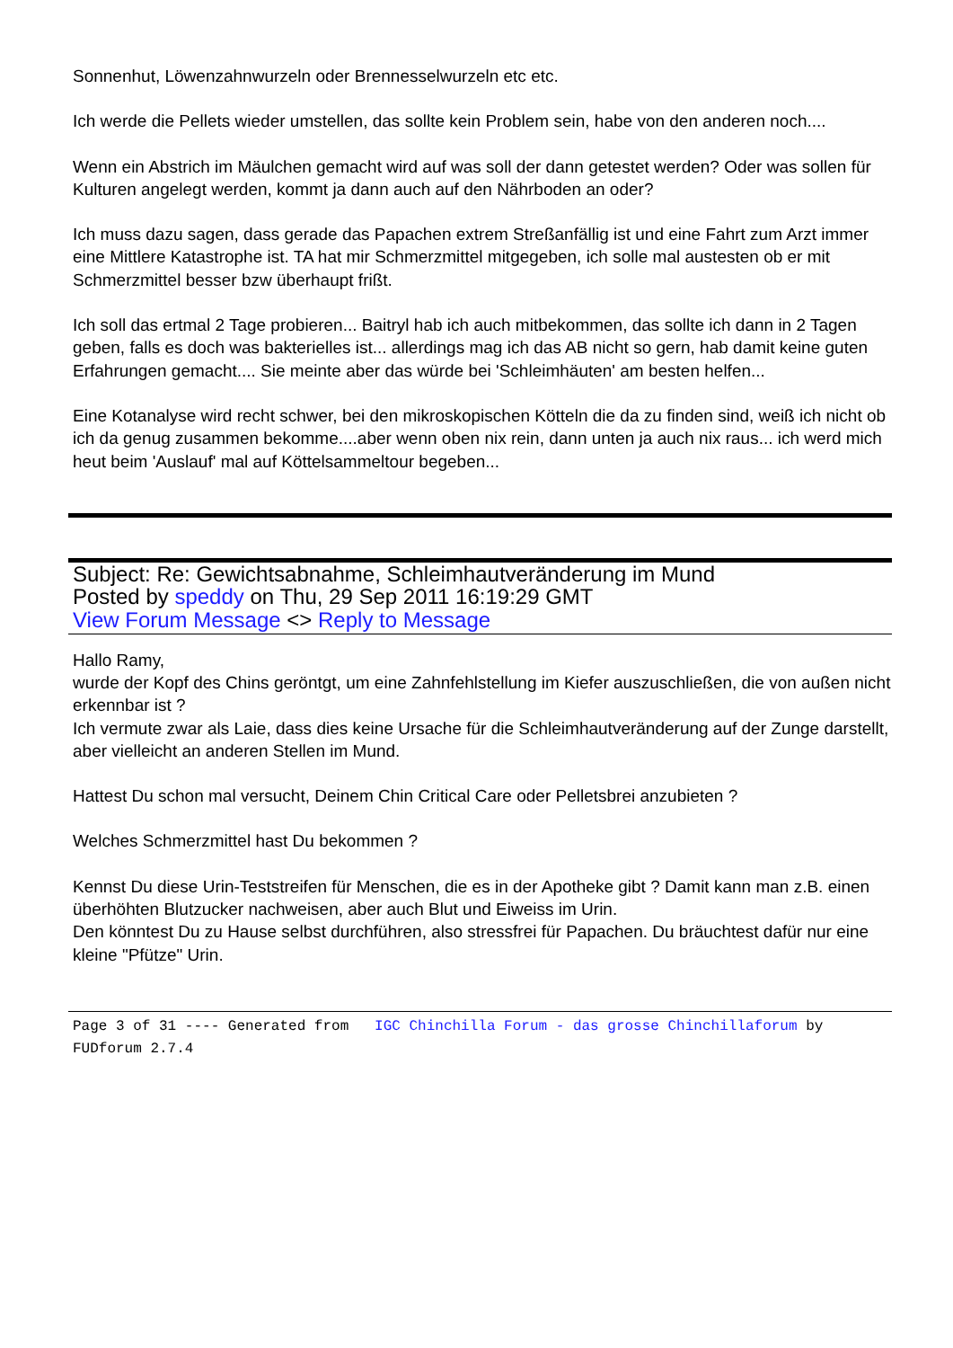Sonnenhut, Löwenzahnwurzeln oder Brennesselwurzeln etc etc.
Ich werde die Pellets wieder umstellen, das sollte kein Problem sein, habe von den anderen noch....
Wenn ein Abstrich im Mäulchen gemacht wird auf was soll der dann getestet werden? Oder was sollen für Kulturen angelegt werden, kommt ja dann auch auf den Nährboden an oder?
Ich muss dazu sagen, dass gerade das Papachen extrem Streßanfällig ist und eine Fahrt zum Arzt immer eine Mittlere Katastrophe ist. TA hat mir Schmerzmittel mitgegeben, ich solle mal austesten ob er mit Schmerzmittel besser bzw überhaupt frißt.
Ich soll das ertmal 2 Tage probieren... Baitryl hab ich auch mitbekommen, das sollte ich dann in 2 Tagen geben, falls es doch was bakterielles ist... allerdings mag ich das AB nicht so gern, hab damit keine guten Erfahrungen gemacht.... Sie meinte aber das würde bei 'Schleimhäuten' am besten helfen...
Eine Kotanalyse wird recht schwer, bei den mikroskopischen Kötteln die da zu finden sind, weiß ich nicht ob ich da genug zusammen bekomme....aber wenn oben nix rein, dann unten ja auch nix raus... ich werd mich heut beim 'Auslauf' mal auf Köttelsammeltour begeben...
Subject: Re: Gewichtsabnahme, Schleimhautveränderung im Mund
Posted by speddy on Thu, 29 Sep 2011 16:19:29 GMT
View Forum Message <> Reply to Message
Hallo Ramy,
wurde der Kopf des Chins geröntgt, um eine Zahnfehlstellung im Kiefer auszuschließen, die von außen nicht erkennbar ist ?
Ich vermute zwar als Laie, dass dies keine Ursache für die Schleimhautveränderung auf der Zunge darstellt, aber vielleicht an anderen Stellen im Mund.
Hattest Du schon mal versucht, Deinem Chin Critical Care oder Pelletsbrei anzubieten ?
Welches Schmerzmittel hast Du bekommen ?
Kennst Du diese Urin-Teststreifen für Menschen, die es in der Apotheke gibt ? Damit kann man z.B. einen überhöhten Blutzucker nachweisen, aber auch Blut und Eiweiss im Urin.
Den könntest Du zu Hause selbst durchführen, also stressfrei für Papachen. Du bräuchtest dafür nur eine kleine "Pfütze" Urin.
Page 3 of 31 ---- Generated from IGC Chinchilla Forum - das grosse Chinchillaforum by FUDforum 2.7.4